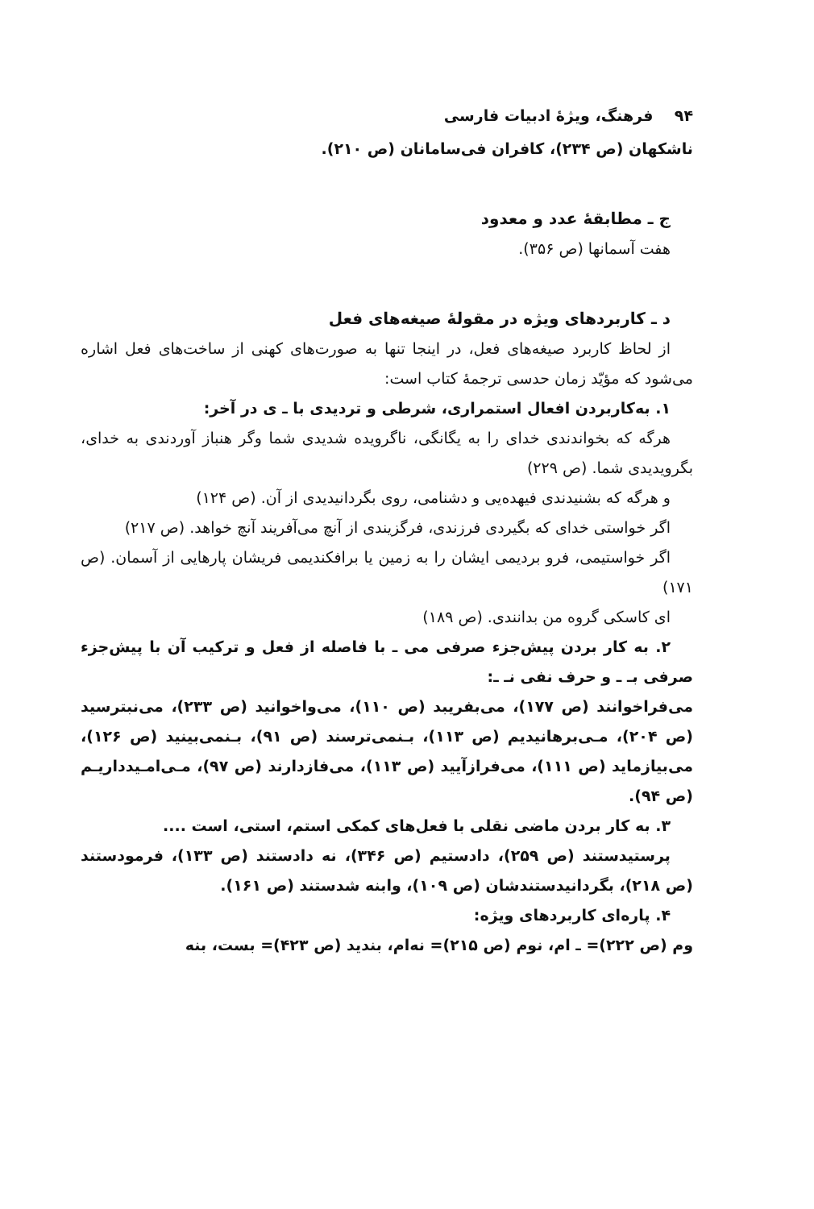۹۴ فرهنگ، ویژهٔ ادبیات فارسی
ناشکهان (ص ۲۳۴)، کافران فی‌سامانان (ص ۲۱۰).
ج ـ مطابقهٔ عدد و معدود
هفت آسمانها (ص ۳۵۶).
د ـ کاربردهای ویژه در مقولهٔ صیغه‌های فعل
از لحاظ کاربرد صیغه‌های فعل، در اینجا تنها به صورت‌های کهنی از ساخت‌های فعل اشاره می‌شود که مؤیّد زمان حدسی ترجمهٔ کتاب است:
۱. به‌کاربردن افعال استمراری، شرطی و تردیدی با ـ ی در آخر:
هرگه که بخواندندی خدای را به یگانگی، ناگرویده شدیدی شما وگر هنباز آوردندی به خدای، بگرویدیدی شما. (ص ۲۲۹)
و هرگه که بشنیدندی فیهده‌یی و دشنامی، روی بگردانیدیدی از آن. (ص ۱۲۴)
اگر خواستی خدای که بگیردی فرزندی، فرگزیندی از آنچ می‌آفریند آنچ خواهد. (ص ۲۱۷)
اگر خواستیمی، فرو بردیمی ایشان را به زمین یا برافکندیمی فریشان پارهایی از آسمان. (ص ۱۷۱)
ای کاسکی گروه من بدانندی. (ص ۱۸۹)
۲. به کار بردن پیش‌جزء صرفی می ـ با فاصله از فعل و ترکیب آن با پیش‌جزء صرفی بـ ـ و حرف نفی نـ ـ:
می‌فراخوانند (ص ۱۷۷)، می‌بفریبد (ص ۱۱۰)، می‌واخوانید (ص ۲۳۳)، می‌نبترسید (ص ۲۰۴)، مـی‌برهانیدیم (ص ۱۱۳)، بـنمی‌ترسند (ص ۹۱)، بـنمی‌بینید (ص ۱۲۶)، می‌بیازماید (ص ۱۱۱)، می‌فرازآیید (ص ۱۱۳)، می‌فازدارند (ص ۹۷)، مـی‌امـیدداریـم (ص ۹۴).
۳. به کار بردن ماضی نقلی با فعل‌های کمکی استم، استی، است ....
پرستیدستند (ص ۲۵۹)، دادستیم (ص ۳۴۶)، نه دادستند (ص ۱۳۳)، فرمودستند (ص ۲۱۸)، بگردانیدستندشان (ص ۱۰۹)، وابنه شدستند (ص ۱۶۱).
۴. پاره‌ای کاربردهای ویژه:
وم (ص ۲۲۲)= ـ ام، نوم (ص ۲۱۵)= نه‌ام، بندید (ص ۴۲۳)= بست، بنه